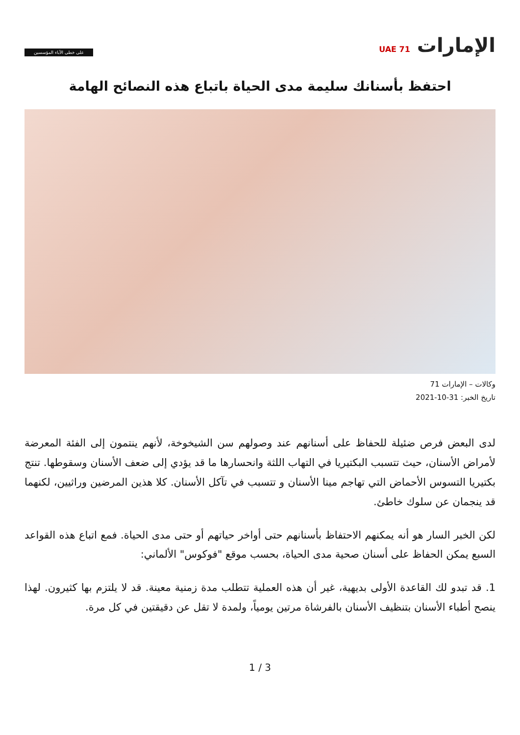الإمارات UAE 71
على خطى الآباء المؤسسين
احتفظ بأسنانك سليمة مدى الحياة باتباع هذه النصائح الهامة
وكالات – الإمارات 71
تاريخ الخبر: 31-10-2021
لدى البعض فرص ضئيلة للحفاظ على أسنانهم عند وصولهم سن الشيخوخة، لأنهم ينتمون إلى الفئة المعرضة لأمراض الأسنان، حيث تتسبب البكتيريا في التهاب اللثة وانحسارها ما قد يؤدي إلى ضعف الأسنان وسقوطها. تنتج بكتيريا التسوس الأحماض التي تهاجم مينا الأسنان و تتسبب في تآكل الأسنان. كلا هذين المرضين وراثيين، لكنهما قد ينجمان عن سلوك خاطئ.
لكن الخبر السار هو أنه يمكنهم الاحتفاظ بأسنانهم حتى أواخر حياتهم أو حتى مدى الحياة. فمع اتباع هذه القواعد السبع يمكن الحفاظ على أسنان صحية مدى الحياة، بحسب موقع "فوكوس" الألماني:
1. قد تبدو لك القاعدة الأولى بديهية، غير أن هذه العملية تتطلب مدة زمنية معينة. قد لا يلتزم بها كثيرون. لهذا ينصح أطباء الأسنان بتنظيف الأسنان بالفرشاة مرتين يومياً، ولمدة لا تقل عن دقيقتين في كل مرة.
1 / 3